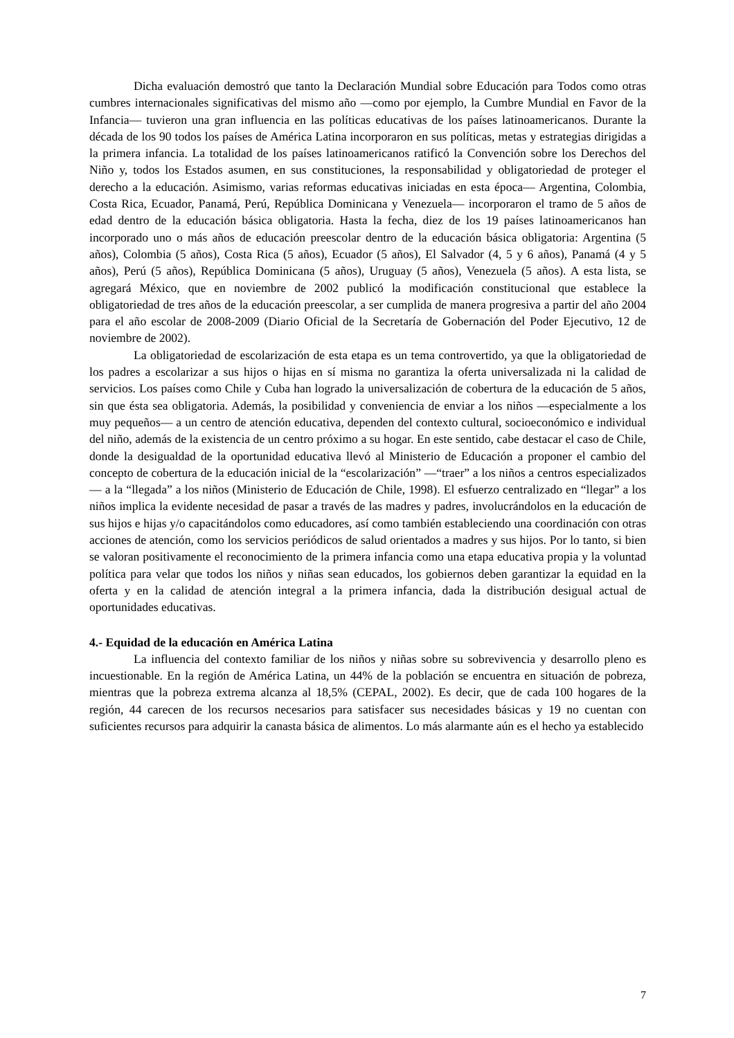Dicha evaluación demostró que tanto la Declaración Mundial sobre Educación para Todos como otras cumbres internacionales significativas del mismo año —como por ejemplo, la Cumbre Mundial en Favor de la Infancia— tuvieron una gran influencia en las políticas educativas de los países latinoamericanos. Durante la década de los 90 todos los países de América Latina incorporaron en sus políticas, metas y estrategias dirigidas a la primera infancia. La totalidad de los países latinoamericanos ratificó la Convención sobre los Derechos del Niño y, todos los Estados asumen, en sus constituciones, la responsabilidad y obligatoriedad de proteger el derecho a la educación. Asimismo, varias reformas educativas iniciadas en esta época— Argentina, Colombia, Costa Rica, Ecuador, Panamá, Perú, República Dominicana y Venezuela— incorporaron el tramo de 5 años de edad dentro de la educación básica obligatoria. Hasta la fecha, diez de los 19 países latinoamericanos han incorporado uno o más años de educación preescolar dentro de la educación básica obligatoria: Argentina (5 años), Colombia (5 años), Costa Rica (5 años), Ecuador (5 años), El Salvador (4, 5 y 6 años), Panamá (4 y 5 años), Perú (5 años), República Dominicana (5 años), Uruguay (5 años), Venezuela (5 años). A esta lista, se agregará México, que en noviembre de 2002 publicó la modificación constitucional que establece la obligatoriedad de tres años de la educación preescolar, a ser cumplida de manera progresiva a partir del año 2004 para el año escolar de 2008-2009 (Diario Oficial de la Secretaría de Gobernación del Poder Ejecutivo, 12 de noviembre de 2002).
La obligatoriedad de escolarización de esta etapa es un tema controvertido, ya que la obligatoriedad de los padres a escolarizar a sus hijos o hijas en sí misma no garantiza la oferta universalizada ni la calidad de servicios. Los países como Chile y Cuba han logrado la universalización de cobertura de la educación de 5 años, sin que ésta sea obligatoria. Además, la posibilidad y conveniencia de enviar a los niños —especialmente a los muy pequeños— a un centro de atención educativa, dependen del contexto cultural, socioeconómico e individual del niño, además de la existencia de un centro próximo a su hogar. En este sentido, cabe destacar el caso de Chile, donde la desigualdad de la oportunidad educativa llevó al Ministerio de Educación a proponer el cambio del concepto de cobertura de la educación inicial de la “escolarización” —“traer” a los niños a centros especializados— a la “llegada” a los niños (Ministerio de Educación de Chile, 1998). El esfuerzo centralizado en “llegar” a los niños implica la evidente necesidad de pasar a través de las madres y padres, involucrándolos en la educación de sus hijos e hijas y/o capacitándolos como educadores, así como también estableciendo una coordinación con otras acciones de atención, como los servicios periódicos de salud orientados a madres y sus hijos. Por lo tanto, si bien se valoran positivamente el reconocimiento de la primera infancia como una etapa educativa propia y la voluntad política para velar que todos los niños y niñas sean educados, los gobiernos deben garantizar la equidad en la oferta y en la calidad de atención integral a la primera infancia, dada la distribución desigual actual de oportunidades educativas.
4.- Equidad de la educación en América Latina
La influencia del contexto familiar de los niños y niñas sobre su sobrevivencia y desarrollo pleno es incuestionable. En la región de América Latina, un 44% de la población se encuentra en situación de pobreza, mientras que la pobreza extrema alcanza al 18,5% (CEPAL, 2002). Es decir, que de cada 100 hogares de la región, 44 carecen de los recursos necesarios para satisfacer sus necesidades básicas y 19 no cuentan con suficientes recursos para adquirir la canasta básica de alimentos. Lo más alarmante aún es el hecho ya establecido
7